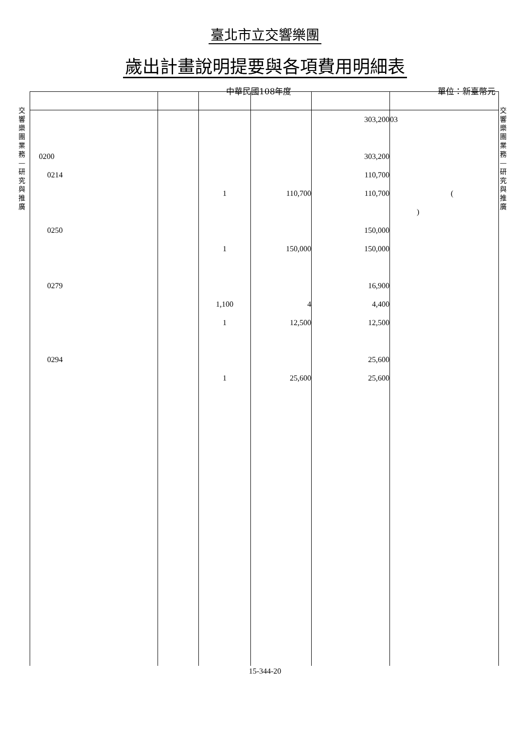臺北市立交響樂團
歲出計畫說明提要與各項費用明細表
中華民國108年度 單位：新臺幣元
交響樂團業務—研究與推廣
交響樂團業務—研究與推廣
| 0200 0214 0250 0279 0294 | | 1 1 1,100 1 1 | 110,700 150,000 4 12,500 25,600 | 303,200 303,200 110,700 110,700 150,000 150,000 16,900 4,400 12,500 25,600 25,600 | 03 ( ) |
15-344-20